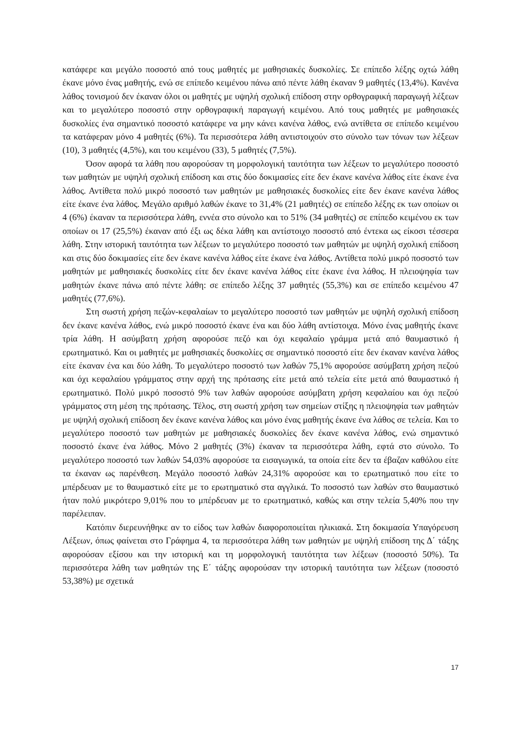κατάφερε και μεγάλο ποσοστό από τους μαθητές με μαθησιακές δυσκολίες. Σε επίπεδο λέξης οχτώ λάθη έκανε μόνο ένας μαθητής, ενώ σε επίπεδο κειμένου πάνω από πέντε λάθη έκαναν 9 μαθητές (13,4%). Κανένα λάθος τονισμού δεν έκαναν όλοι οι μαθητές με υψηλή σχολική επίδοση στην ορθογραφική παραγωγή λέξεων και το μεγαλύτερο ποσοστό στην ορθογραφική παραγωγή κειμένου. Από τους μαθητές με μαθησιακές δυσκολίες ένα σημαντικό ποσοστό κατάφερε να μην κάνει κανένα λάθος, ενώ αντίθετα σε επίπεδο κειμένου τα κατάφεραν μόνο 4 μαθητές (6%). Τα περισσότερα λάθη αντιστοιχούν στο σύνολο των τόνων των λέξεων (10), 3 μαθητές (4,5%), και του κειμένου (33), 5 μαθητές (7,5%).
Όσον αφορά τα λάθη που αφορούσαν τη μορφολογική ταυτότητα των λέξεων το μεγαλύτερο ποσοστό των μαθητών με υψηλή σχολική επίδοση και στις δύο δοκιμασίες είτε δεν έκανε κανένα λάθος είτε έκανε ένα λάθος. Αντίθετα πολύ μικρό ποσοστό των μαθητών με μαθησιακές δυσκολίες είτε δεν έκανε κανένα λάθος είτε έκανε ένα λάθος. Μεγάλο αριθμό λαθών έκανε το 31,4% (21 μαθητές) σε επίπεδο λέξης εκ των οποίων οι 4 (6%) έκαναν τα περισσότερα λάθη, εννέα στο σύνολο και το 51% (34 μαθητές) σε επίπεδο κειμένου εκ των οποίων οι 17 (25,5%) έκαναν από έξι ως δέκα λάθη και αντίστοιχο ποσοστό από έντεκα ως είκοσι τέσσερα λάθη. Στην ιστορική ταυτότητα των λέξεων το μεγαλύτερο ποσοστό των μαθητών με υψηλή σχολική επίδοση και στις δύο δοκιμασίες είτε δεν έκανε κανένα λάθος είτε έκανε ένα λάθος. Αντίθετα πολύ μικρό ποσοστό των μαθητών με μαθησιακές δυσκολίες είτε δεν έκανε κανένα λάθος είτε έκανε ένα λάθος. Η πλειοψηφία των μαθητών έκανε πάνω από πέντε λάθη: σε επίπεδο λέξης 37 μαθητές (55,3%) και σε επίπεδο κειμένου 47 μαθητές (77,6%).
Στη σωστή χρήση πεζών-κεφαλαίων το μεγαλύτερο ποσοστό των μαθητών με υψηλή σχολική επίδοση δεν έκανε κανένα λάθος, ενώ μικρό ποσοστό έκανε ένα και δύο λάθη αντίστοιχα. Μόνο ένας μαθητής έκανε τρία λάθη. Η ασύμβατη χρήση αφορούσε πεζό και όχι κεφαλαίο γράμμα μετά από θαυμαστικό ή ερωτηματικό. Και οι μαθητές με μαθησιακές δυσκολίες σε σημαντικό ποσοστό είτε δεν έκαναν κανένα λάθος είτε έκαναν ένα και δύο λάθη. Το μεγαλύτερο ποσοστό των λαθών 75,1% αφορούσε ασύμβατη χρήση πεζού και όχι κεφαλαίου γράμματος στην αρχή της πρότασης είτε μετά από τελεία είτε μετά από θαυμαστικό ή ερωτηματικό. Πολύ μικρό ποσοστό 9% των λαθών αφορούσε ασύμβατη χρήση κεφαλαίου και όχι πεζού γράμματος στη μέση της πρότασης. Τέλος, στη σωστή χρήση των σημείων στίξης η πλειοψηφία των μαθητών με υψηλή σχολική επίδοση δεν έκανε κανένα λάθος και μόνο ένας μαθητής έκανε ένα λάθος σε τελεία. Και το μεγαλύτερο ποσοστό των μαθητών με μαθησιακές δυσκολίες δεν έκανε κανένα λάθος, ενώ σημαντικό ποσοστό έκανε ένα λάθος. Μόνο 2 μαθητές (3%) έκαναν τα περισσότερα λάθη, εφτά στο σύνολο. Το μεγαλύτερο ποσοστό των λαθών 54,03% αφορούσε τα εισαγωγικά, τα οποία είτε δεν τα έβαζαν καθόλου είτε τα έκαναν ως παρένθεση. Μεγάλο ποσοστό λαθών 24,31% αφορούσε και το ερωτηματικό που είτε το μπέρδευαν με το θαυμαστικό είτε με το ερωτηματικό στα αγγλικά. Το ποσοστό των λαθών στο θαυμαστικό ήταν πολύ μικρότερο 9,01% που το μπέρδευαν με το ερωτηματικό, καθώς και στην τελεία 5,40% που την παρέλειπαν.
Κατόπιν διερευνήθηκε αν το είδος των λαθών διαφοροποιείται ηλικιακά. Στη δοκιμασία Υπαγόρευση Λέξεων, όπως φαίνεται στο Γράφημα 4, τα περισσότερα λάθη των μαθητών με υψηλή επίδοση της Δ΄ τάξης αφορούσαν εξίσου και την ιστορική και τη μορφολογική ταυτότητα των λέξεων (ποσοστό 50%). Τα περισσότερα λάθη των μαθητών της Ε΄ τάξης αφορούσαν την ιστορική ταυτότητα των λέξεων (ποσοστό 53,38%) με σχετικά
17